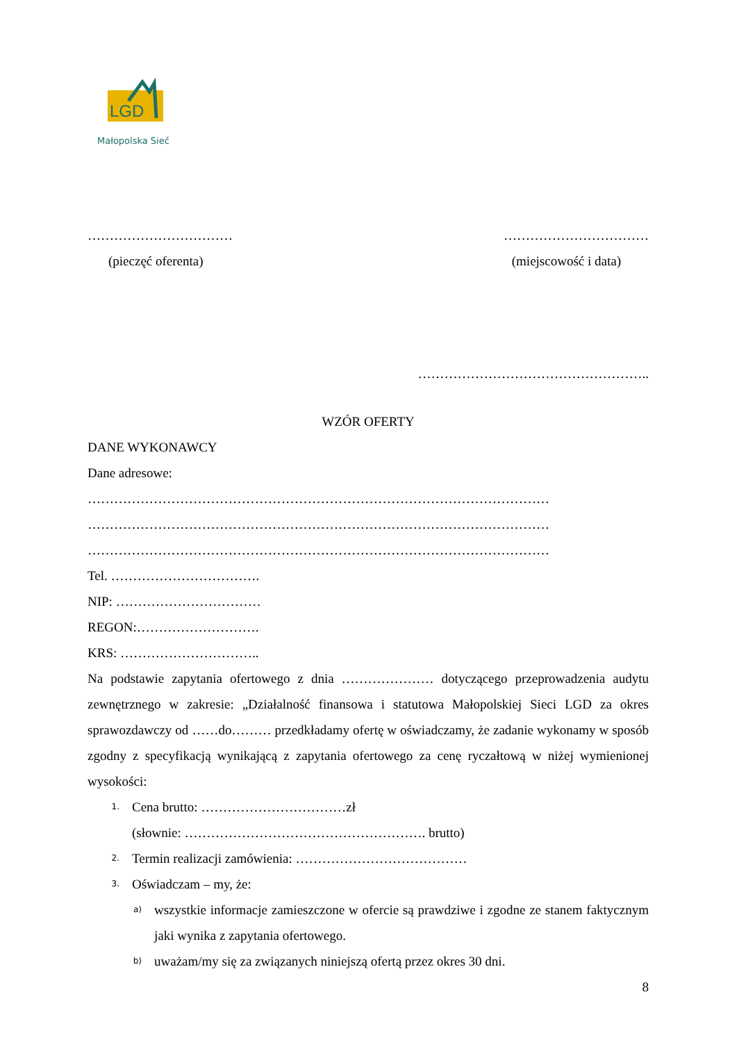LGD
Małopolska Sieć
…………………………… ……………………………
(pieczęć oferenta) (miejscowość i data)
……………………………………………..
WZÓR OFERTY
DANE WYKONAWCY
Dane adresowe:
……………………………………………………………………………………………
……………………………………………………………………………………………
……………………………………………………………………………………………
Tel. …………………………….
NIP: ……………………………
REGON:……………………….
KRS: …………………………..
Na podstawie zapytania ofertowego z dnia ………………… dotyczącego przeprowadzenia audytu zewnętrznego w zakresie: „Działalność finansowa i statutowa Małopolskiej Sieci LGD za okres sprawozdawczy od ……do……… przedkładamy ofertę w oświadczamy, że zadanie wykonamy w sposób zgodny z specyfikacją wynikającą z zapytania ofertowego za cenę ryczałtową w niżej wymienionej wysokości:
1.
Cena brutto: ……………………………zł
(słownie: ………………………………………………. brutto)
2.
Termin realizacji zamówienia: …………………………………
3.
Oświadczam – my, że:
a)
wszystkie informacje zamieszczone w ofercie są prawdziwe i zgodne ze stanem faktycznym jaki wynika z zapytania ofertowego.
b)
uważam/my się za związanych niniejszą ofertą przez okres 30 dni.
8